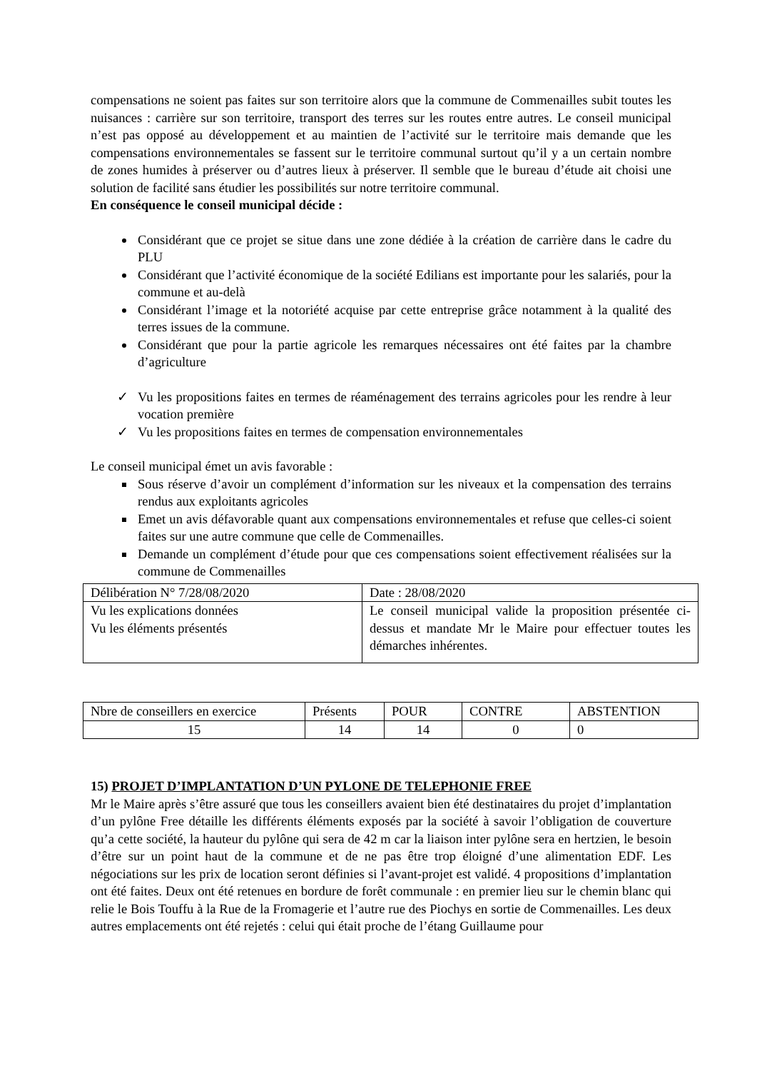compensations ne soient pas faites sur son territoire alors que la commune de Commenailles subit toutes les nuisances : carrière sur son territoire, transport des terres sur les routes entre autres. Le conseil municipal n’est pas opposé au développement et au maintien de l’activité sur le territoire mais demande que les compensations environnementales se fassent sur le territoire communal surtout qu’il y a un certain nombre de zones humides à préserver ou d’autres lieux à préserver. Il semble que le bureau d’étude ait choisi une solution de facilité sans étudier les possibilités sur notre territoire communal.
En conséquence le conseil municipal décide :
Considérant que ce projet se situe dans une zone dédiée à la création de carrière dans le cadre du PLU
Considérant que l’activité économique de la société Edilians est importante pour les salariés, pour la commune et au-delà
Considérant l’image et la notoriété acquise par cette entreprise grâce notamment à la qualité des terres issues de la commune.
Considérant que pour la partie agricole les remarques nécessaires ont été faites par la chambre d’agriculture
✓ Vu les propositions faites en termes de réaménagement des terrains agricoles pour les rendre à leur vocation première
✓ Vu les propositions faites en termes de compensation environnementales
Le conseil municipal émet un avis favorable :
Sous réserve d’avoir un complément d’information sur les niveaux et la compensation des terrains rendus aux exploitants agricoles
Emet un avis défavorable quant aux compensations environnementales et refuse que celles-ci soient faites sur une autre commune que celle de Commenailles.
Demande un complément d’étude pour que ces compensations soient effectivement réalisées sur la commune de Commenailles
| Délibération N° 7/28/08/2020 | Date : 28/08/2020 |
| Vu les explications données Vu les éléments présentés | Le conseil municipal valide la proposition présentée ci-dessus et mandate Mr le Maire pour effectuer toutes les démarches inhérentes. |
| Nbre de conseillers en exercice | Présents | POUR | CONTRE | ABSTENTION |
| 15 | 14 | 14 | 0 | 0 |
15) PROJET D’IMPLANTATION D’UN PYLONE DE TELEPHONIE FREE
Mr le Maire après s’être assuré que tous les conseillers avaient bien été destinataires du projet d’implantation d’un pylône Free détaille les différents éléments exposés par la société à savoir l’obligation de couverture qu’a cette société, la hauteur du pylône qui sera de 42 m car la liaison inter pylône sera en hertzien, le besoin d’être sur un point haut de la commune et de ne pas être trop éloigné d’une alimentation EDF. Les négociations sur les prix de location seront définies si l’avant-projet est validé. 4 propositions d’implantation ont été faites. Deux ont été retenues en bordure de forêt communale : en premier lieu sur le chemin blanc qui relie le Bois Touffu à la Rue de la Fromagerie et l’autre rue des Piochys en sortie de Commenailles. Les deux autres emplacements ont été rejetés : celui qui était proche de l’étang Guillaume pour